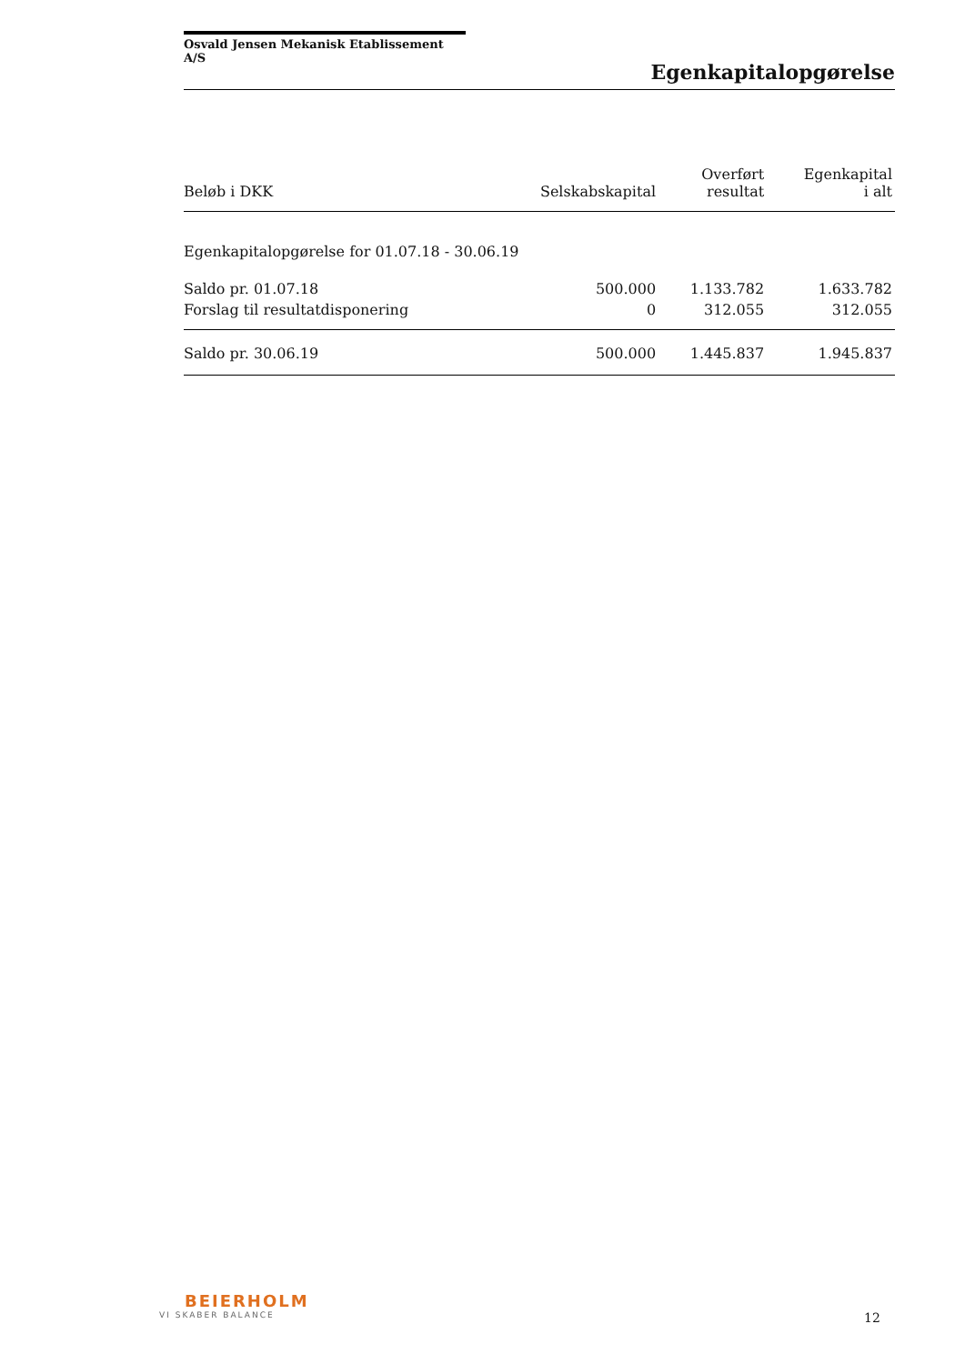Osvald Jensen Mekanisk Etablissement A/S
Egenkapitalopgørelse
| Beløb i DKK | Selskabskapital | Overført resultat | Egenkapital i alt |
| --- | --- | --- | --- |
| Egenkapitalopgørelse for 01.07.18 - 30.06.19 | | | |
| Saldo pr. 01.07.18 | 500.000 | 1.133.782 | 1.633.782 |
| Forslag til resultatdisponering | 0 | 312.055 | 312.055 |
| Saldo pr. 30.06.19 | 500.000 | 1.445.837 | 1.945.837 |
BEIERHOLM
VI SKABER BALANCE
12